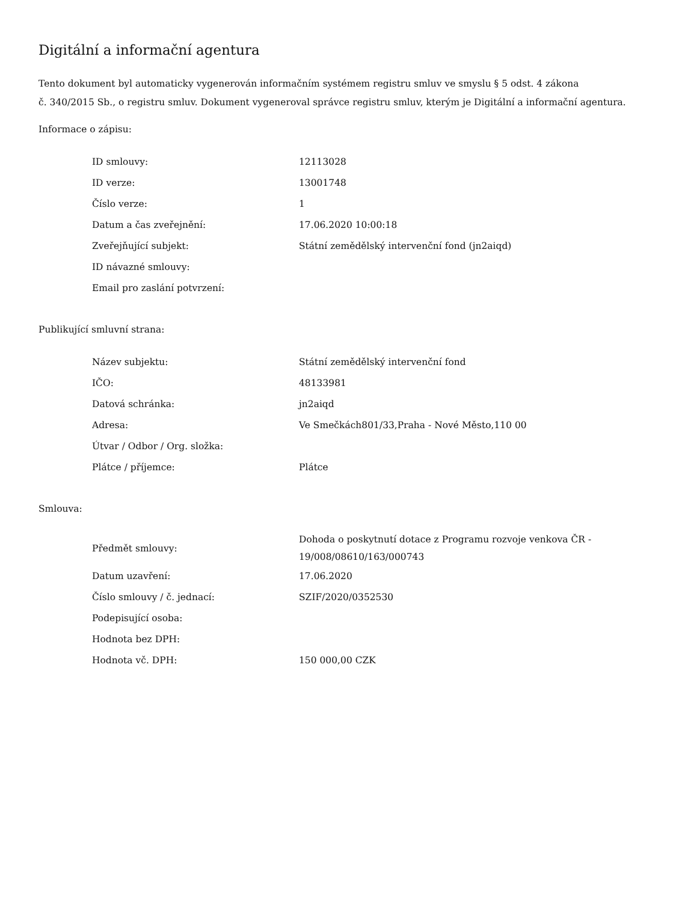Digitální a informační agentura
Tento dokument byl automaticky vygenerován informačním systémem registru smluv ve smyslu § 5 odst. 4 zákona
č. 340/2015 Sb., o registru smluv. Dokument vygeneroval správce registru smluv, kterým je Digitální a informační agentura.
Informace o zápisu:
| ID smlouvy: | 12113028 |
| ID verze: | 13001748 |
| Číslo verze: | 1 |
| Datum a čas zveřejnění: | 17.06.2020 10:00:18 |
| Zveřejňující subjekt: | Státní zemědělský intervenční fond (jn2aiqd) |
| ID návazné smlouvy: | |
| Email pro zaslání potvrzení: | |
Publikující smluvní strana:
| Název subjektu: | Státní zemědělský intervenční fond |
| IČO: | 48133981 |
| Datová schránka: | jn2aiqd |
| Adresa: | Ve Smečkách801/33,Praha - Nové Město,110 00 |
| Útvar / Odbor / Org. složka: | |
| Plátce / příjemce: | Plátce |
Smlouva:
| Předmět smlouvy: | Dohoda o poskytnutí dotace z Programu rozvoje venkova ČR - 19/008/08610/163/000743 |
| Datum uzavření: | 17.06.2020 |
| Číslo smlouvy / č. jednací: | SZIF/2020/0352530 |
| Podepisující osoba: | |
| Hodnota bez DPH: | |
| Hodnota vč. DPH: | 150 000,00 CZK |